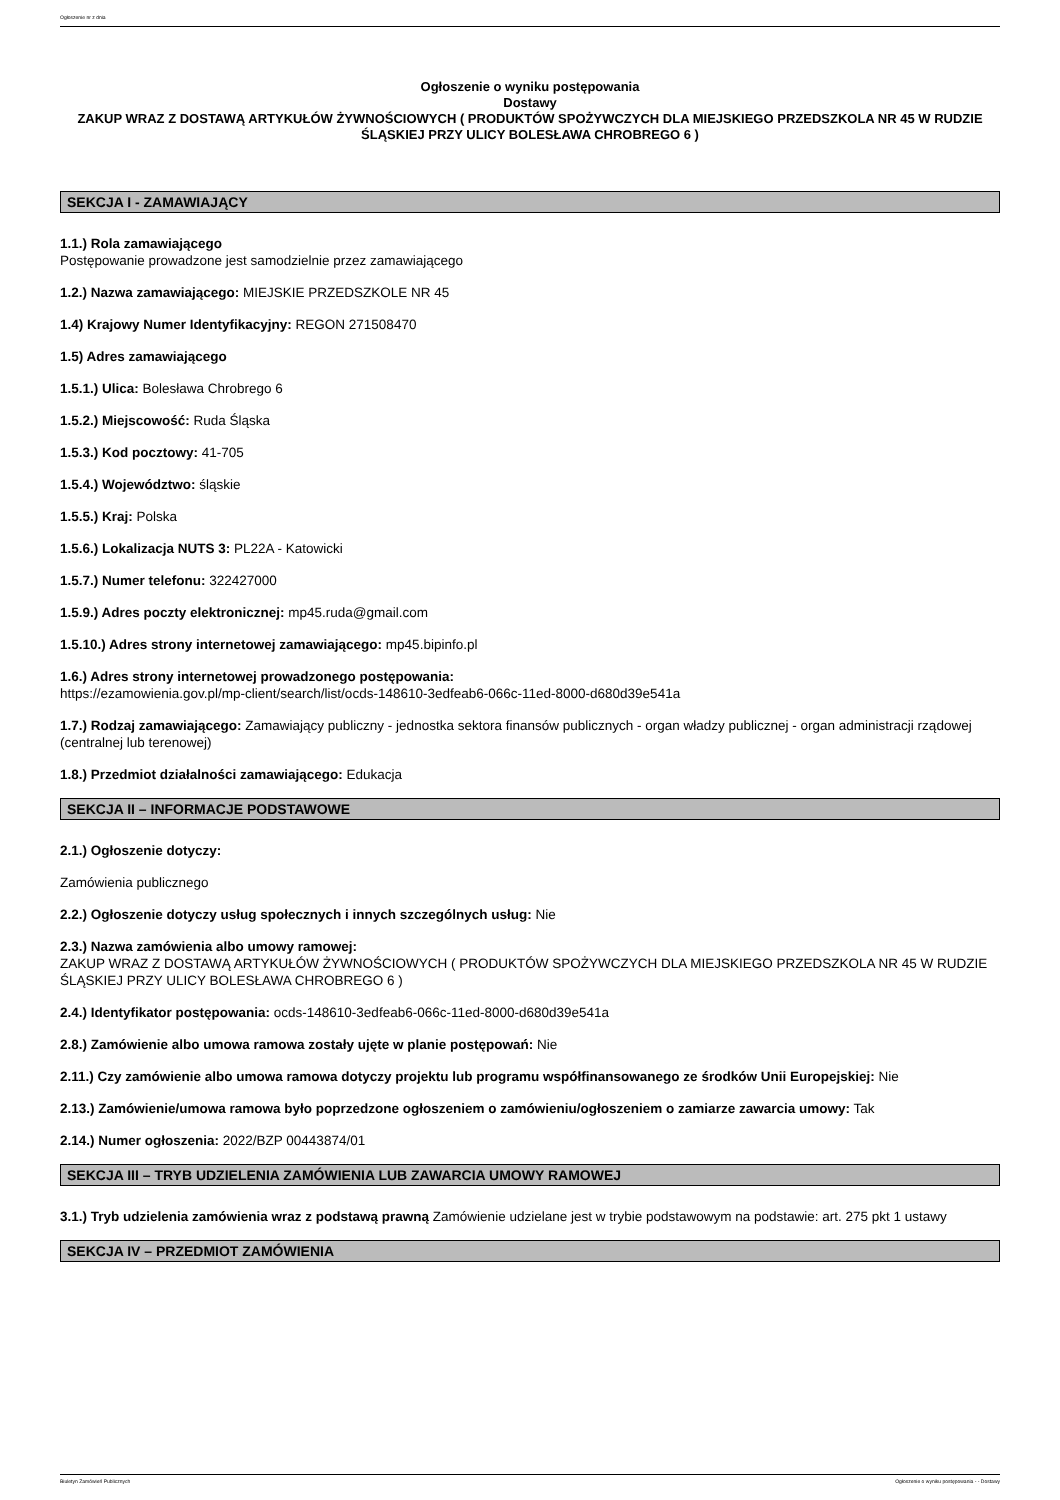Ogłoszenie nr z dnia
Ogłoszenie o wyniku postępowania
Dostawy
ZAKUP WRAZ Z DOSTAWĄ ARTYKUŁÓW ŻYWNOŚCIOWYCH ( PRODUKTÓW SPOŻYWCZYCH DLA MIEJSKIEGO PRZEDSZKOLA NR 45 W RUDZIE ŚLĄSKIEJ PRZY ULICY BOLESŁAWA CHROBREGO 6 )
SEKCJA I - ZAMAWIAJĄCY
1.1.) Rola zamawiającego
Postępowanie prowadzone jest samodzielnie przez zamawiającego
1.2.) Nazwa zamawiającego: MIEJSKIE PRZEDSZKOLE NR 45
1.4) Krajowy Numer Identyfikacyjny: REGON 271508470
1.5) Adres zamawiającego
1.5.1.) Ulica: Bolesława Chrobrego 6
1.5.2.) Miejscowość: Ruda Śląska
1.5.3.) Kod pocztowy: 41-705
1.5.4.) Województwo: śląskie
1.5.5.) Kraj: Polska
1.5.6.) Lokalizacja NUTS 3: PL22A - Katowicki
1.5.7.) Numer telefonu: 322427000
1.5.9.) Adres poczty elektronicznej: mp45.ruda@gmail.com
1.5.10.) Adres strony internetowej zamawiającego: mp45.bipinfo.pl
1.6.) Adres strony internetowej prowadzonego postępowania:
https://ezamowienia.gov.pl/mp-client/search/list/ocds-148610-3edfeab6-066c-11ed-8000-d680d39e541a
1.7.) Rodzaj zamawiającego: Zamawiający publiczny - jednostka sektora finansów publicznych - organ władzy publicznej - organ administracji rządowej (centralnej lub terenowej)
1.8.) Przedmiot działalności zamawiającego: Edukacja
SEKCJA II – INFORMACJE PODSTAWOWE
2.1.) Ogłoszenie dotyczy:
Zamówienia publicznego
2.2.) Ogłoszenie dotyczy usług społecznych i innych szczególnych usług: Nie
2.3.) Nazwa zamówienia albo umowy ramowej:
ZAKUP WRAZ Z DOSTAWĄ ARTYKUŁÓW ŻYWNOŚCIOWYCH ( PRODUKTÓW SPOŻYWCZYCH DLA MIEJSKIEGO PRZEDSZKOLA NR 45 W RUDZIE ŚLĄSKIEJ PRZY ULICY BOLESŁAWA CHROBREGO 6 )
2.4.) Identyfikator postępowania: ocds-148610-3edfeab6-066c-11ed-8000-d680d39e541a
2.8.) Zamówienie albo umowa ramowa zostały ujęte w planie postępowań: Nie
2.11.) Czy zamówienie albo umowa ramowa dotyczy projektu lub programu współfinansowanego ze środków Unii Europejskiej: Nie
2.13.) Zamówienie/umowa ramowa było poprzedzone ogłoszeniem o zamówieniu/ogłoszeniem o zamiarze zawarcia umowy: Tak
2.14.) Numer ogłoszenia: 2022/BZP 00443874/01
SEKCJA III – TRYB UDZIELENIA ZAMÓWIENIA LUB ZAWARCIA UMOWY RAMOWEJ
3.1.) Tryb udzielenia zamówienia wraz z podstawą prawną Zamówienie udzielane jest w trybie podstawowym na podstawie: art. 275 pkt 1 ustawy
SEKCJA IV – PRZEDMIOT ZAMÓWIENIA
Biuletyn Zamówień Publicznych Ogłoszenie o wyniku postępowania - - Dostawy